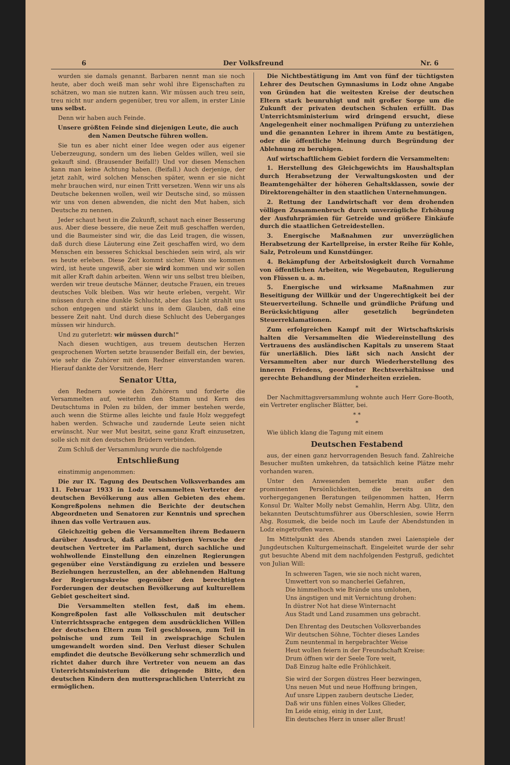6 Der Volksfreund Nr. 6
wurden sie damals genannt. Barbaren nennt man sie noch heute, aber doch weiß man sehr wohl ihre Eigenschaften zu schätzen, wo man sie nutzen kann. Wir müssen auch treu sein, treu nicht nur andern gegenüber, treu vor allem, in erster Linie uns selbst.
Denn wir haben auch Feinde.
Unsere größten Feinde sind diejenigen Leute, die auch den Namen Deutsche führen wollen.
Sie tun es aber nicht einer Idee wegen oder aus eigener Ueberzeugung, sondern um des lieben Geldes willen, weil sie gekauft sind. (Brausender Beifall!) Und vor diesen Menschen kann man keine Achtung haben. (Beifall.) Auch derjenige, der jetzt zahlt, wird solchen Menschen später, wenn er sie nicht mehr brauchen wird, nur einen Tritt versetzen. Wenn wir uns als Deutsche bekennen wollen, weil wir Deutsche sind, so müssen wir uns von denen abwenden, die nicht den Mut haben, sich Deutsche zu nennen.
Jeder schaut heut in die Zukunft, schaut nach einer Besserung aus. Aber diese bessere, die neue Zeit muß geschaffen werden, und die Baumeister sind wir, die das Leid tragen, die wissen, daß durch diese Läuterung eine Zeit geschaffen wird, wo dem Menschen ein besseres Schicksal beschieden sein wird, als wir es heute erleben. Diese Zeit kommt sicher. Wann sie kommen wird, ist heute ungewiß, aber sie wird kommen und wir sollen mit aller Kraft dahin arbeiten. Wenn wir uns selbst treu bleiben, werden wir treue deutsche Männer, deutsche Frauen, ein treues deutsches Volk bleiben. Was wir heute erleben, vergeht. Wir müssen durch eine dunkle Schlucht, aber das Licht strahlt uns schon entgegen und stärkt uns in dem Glauben, daß eine bessere Zeit naht. Und durch diese Schlucht des Ueberganges müssen wir hindurch.
Und zu guterletzt: wir müssen durch!"
Nach diesen wuchtigen, aus treuem deutschen Herzen gesprochenen Worten setzte brausender Beifall ein, der bewies, wie sehr die Zuhörer mit dem Redner einverstanden waren. Hierauf dankte der Vorsitzende, Herr
Senator Utta,
den Rednern sowie den Zuhörern und forderte die Versammelten auf, weiterhin den Stamm und Kern des Deutschtums in Polen zu bilden, der immer bestehen werde, auch wenn die Stürme alles leichte und faule Holz weggefegt haben werden. Schwache und zaudernde Leute seien nicht erwünscht. Nur wer Mut besitzt, seine ganz Kraft einzusetzen, solle sich mit den deutschen Brüdern verbinden.
Zum Schluß der Versammlung wurde die nachfolgende
Entschließung
einstimmig angenommen:
Die zur IX. Tagung des Deutschen Volksverbandes am 11. Februar 1933 in Lodz versammelten Vertreter der deutschen Bevölkerung aus allen Gebieten des ehem. Kongreßpolens nehmen die Berichte der deutschen Abgeordneten und Senatoren zur Kenntnis und sprechen ihnen das volle Vertrauen aus.
Gleichzeitig geben die Versammelten ihrem Bedauern darüber Ausdruck, daß alle bisherigen Versuche der deutschen Vertreter im Parlament, durch sachliche und wohlwollende Einstellung den einzelnen Regierungen gegenüber eine Verständigung zu erzielen und bessere Beziehungen herzustellen, an der ablehnenden Haltung der Regierungskreise gegenüber den berechtigten Forderungen der deutschen Bevölkerung auf kulturellem Gebiet gescheitert sind.
Die Versammelten stellen fest, daß im ehem. Kongreßpolen fast alle Volksschulen mit deutscher Unterrichtssprache entgegen dem ausdrücklichen Willen der deutschen Eltern zum Teil geschlossen, zum Teil in polnische und zum Teil in zweisprachige Schulen umgewandelt worden sind. Den Verlust dieser Schulen empfindet die deutsche Bevölkerung sehr schmerzlich und richtet daher durch ihre Vertreter von neuem an das Unterrichtsministerium die dringende Bitte, den deutschen Kindern den muttersprachlichen Unterricht zu ermöglichen.
Die Nichtbestätigung im Amt von fünf der tüchtigsten Lehrer des Deutschen Gymnasiums in Lodz ohne Angabe von Gründen hat die weitesten Kreise der deutschen Eltern stark beunruhigt und mit großer Sorge um die Zukunft der privaten deutschen Schulen erfüllt. Das Unterrichtsministerium wird dringend ersucht, diese Angelegenheit einer nochmaligen Prüfung zu unterziehen und die genannten Lehrer in ihrem Amte zu bestätigen, oder die öffentliche Meinung durch Begründung der Ablehnung zu beruhigen.
Auf wirtschaftlichem Gebiet fordern die Versammelten:
1. Herstellung des Gleichgewichts im Haushaltsplan durch Herabsetzung der Verwaltungskosten und der Beamtengehälter der höheren Gehaltsklassen, sowie der Direktorengehälter in den staatlichen Unternehmungen.
2. Rettung der Landwirtschaft vor dem drohenden völligen Zusammenbruch durch unverzügliche Erhöhung der Ausfuhrprämien für Getreide und größere Einkäufe durch die staatlichen Getreidestellen.
3. Energische Maßnahmen zur unverzüglichen Herabsetzung der Kartellpreise, in erster Reihe für Kohle, Salz, Petroleum und Kunstdünger.
4. Bekämpfung der Arbeitslosigkeit durch Vornahme von öffentlichen Arbeiten, wie Wegebauten, Regulierung von Flüssen u. a. m.
5. Energische und wirksame Maßnahmen zur Beseitigung der Willkür und der Ungerechtigkeit bei der Steuerverteilung. Schnelle und gründliche Prüfung und Berücksichtigung aller gesetzlich begründeten Steuerreklamationen.
Zum erfolgreichen Kampf mit der Wirtschaftskrisis halten die Versammelten die Wiedereinstellung des Vertrauens des ausländischen Kapitals zu unserem Staat für unerläßlich. Dies läßt sich nach Ansicht der Versammelten aber nur durch Wiederherstellung des inneren Friedens, geordneter Rechtsverhältnisse und gerechte Behandlung der Minderheiten erzielen.
*
Der Nachmittagsversammlung wohnte auch Herr Gore-Booth, ein Vertreter englischer Blätter, bei.
* *
*
Wie üblich klang die Tagung mit einem
Deutschen Festabend
aus, der einen ganz hervorragenden Besuch fand. Zahlreiche Besucher mußten umkehren, da tatsächlich keine Plätze mehr vorhanden waren.
Unter den Anwesenden bemerkte man außer den prominenten Persönlichkeiten, die bereits an den vorhergegangenen Beratungen teilgenommen hatten, Herrn Konsul Dr. Walter Molly nebst Gemahlin, Herrn Abg. Ulitz, den bekannten Deutschtumsführer aus Oberschlesien, sowie Herrn Abg. Rosumek, die beide noch im Laufe der Abendstunden in Lodz eingetroffen waren.
Im Mittelpunkt des Abends standen zwei Laienspiele der Jungdeutschen Kulturgemeinschaft. Eingeleitet wurde der sehr gut besuchte Abend mit dem nachfolgenden Festgruß, gedichtet von Julian Will:
In schweren Tagen, wie sie noch nicht waren,
Umwettert von so mancherlei Gefahren,
Die himmelhoch wie Brände uns umlohen,
Uns ängstigen und mit Vernichtung drohen:
In düstrer Not hat diese Winternacht
Aus Stadt und Land zusammen uns gebracht.
Den Ehrentag des Deutschen Volksverbandes
Wir deutschen Söhne, Töchter dieses Landes
Zum neuntenmal in hergebrachter Weise
Heut wollen feiern in der Freundschaft Kreise:
Drum öffnen wir der Seele Tore weit,
Daß Einzug halte edle Fröhlichkeit.
Sie wird der Sorgen düstres Heer bezwingen,
Uns neuen Mut und neue Hoffnung bringen,
Auf unsre Lippen zaubern deutsche Lieder,
Daß wir uns fühlen eines Volkes Glieder,
Im Leide einig, einig in der Lust,
Ein deutsches Herz in unser aller Brust!